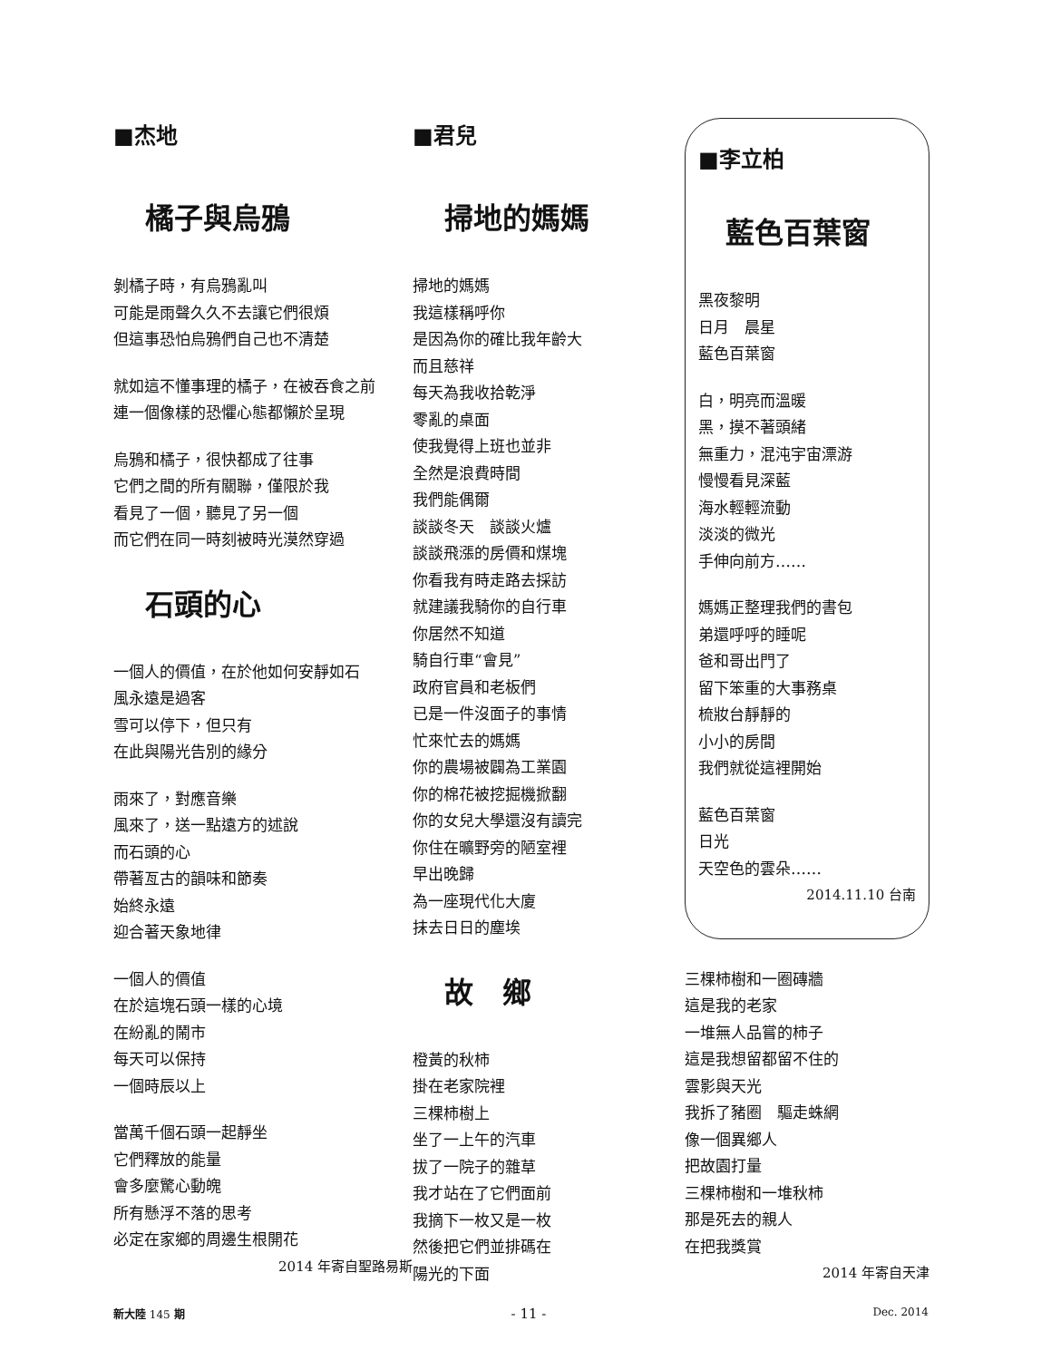■杰地
橘子與烏鴉
剝橘子時，有烏鴉亂叫
可能是雨聲久久不去讓它們很煩
但這事恐怕烏鴉們自己也不清楚
就如這不懂事理的橘子，在被吞食之前
連一個像樣的恐懼心態都懶於呈現
烏鴉和橘子，很快都成了往事
它們之間的所有關聯，僅限於我
看見了一個，聽見了另一個
而它們在同一時刻被時光漠然穿過
石頭的心
一個人的價值，在於他如何安靜如石
風永遠是過客
雪可以停下，但只有
在此與陽光告別的緣分
雨來了，對應音樂
風來了，送一點遠方的述說
而石頭的心
帶著亙古的韻味和節奏
始終永遠
迎合著天象地律
一個人的價值
在於這塊石頭一樣的心境
在紛亂的鬧市
每天可以保持
一個時辰以上
當萬千個石頭一起靜坐
它們釋放的能量
會多麼驚心動魄
所有懸浮不落的思考
必定在家鄉的周邊生根開花
2014 年寄自聖路易斯
■君兒
掃地的媽媽
掃地的媽媽
我這樣稱呼你
是因為你的確比我年齡大
而且慈祥
每天為我收拾乾淨
零亂的桌面
使我覺得上班也並非
全然是浪費時間
我們能偶爾
談談冬天　談談火爐
談談飛漲的房價和煤塊
你看我有時走路去採訪
就建議我騎你的自行車
你居然不知道
騎自行車“會見”
政府官員和老板們
已是一件沒面子的事情
忙來忙去的媽媽
你的農場被闢為工業園
你的棉花被挖掘機掀翻
你的女兒大學還沒有讀完
你住在曠野旁的陋室裡
早出晚歸
為一座現代化大廈
抹去日日的塵埃
故　鄉
橙黃的秋柿
掛在老家院裡
三棵柿樹上
坐了一上午的汽車
拔了一院子的雜草
我才站在了它們面前
我摘下一枚又是一枚
然後把它們並排碼在
陽光的下面
■李立柏
藍色百葉窗
黑夜黎明
日月　晨星
藍色百葉窗
白，明亮而溫暖
黑，摸不著頭緒
無重力，混沌宇宙漂游
慢慢看見深藍
海水輕輕流動
淡淡的微光
手伸向前方……
媽媽正整理我們的書包
弟還呼呼的睡呢
爸和哥出門了
留下笨重的大事務桌
梳妝台靜靜的
小小的房間
我們就從這裡開始
藍色百葉窗
日光
天空色的雲朵……
2014.11.10 台南
三棵柿樹和一圈磚牆
這是我的老家
一堆無人品嘗的柿子
這是我想留都留不住的
雲影與天光
我拆了豬圈　驅走蛛網
像一個異鄉人
把故園打量
三棵柿樹和一堆秋柿
那是死去的親人
在把我獎賞
2014 年寄自天津
新大陸 145 期 - 11 - Dec. 2014